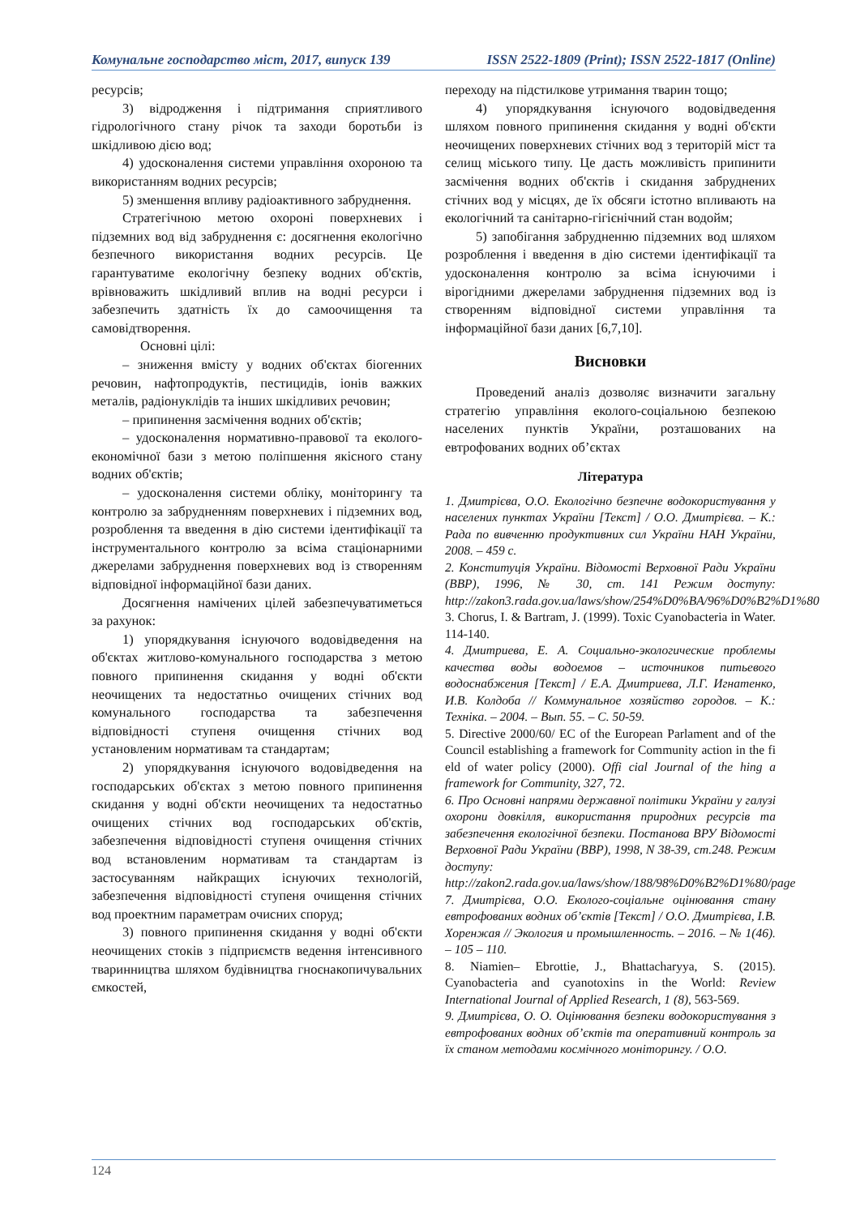Комунальне господарство міст, 2017, випуск 139 ISSN 2522-1809 (Print); ISSN 2522-1817 (Online)
ресурсів;
3) відродження і підтримання сприятливого гідрологічного стану річок та заходи боротьби із шкідливою дією вод;
4) удосконалення системи управління охороною та використанням водних ресурсів;
5) зменшення впливу радіоактивного забруднення.
Стратегічною метою охороні поверхневих і підземних вод від забруднення є: досягнення екологічно безпечного використання водних ресурсів. Це гарантуватиме екологічну безпеку водних об'єктів, врівноважить шкідливий вплив на водні ресурси і забезпечить здатність їх до самоочищення та самовідтворення.
Основні цілі:
– зниження вмісту у водних об'єктах біогенних речовин, нафтопродуктів, пестицидів, іонів важких металів, радіонуклідів та інших шкідливих речовин;
– припинення засмічення водних об'єктів;
– удосконалення нормативно-правової та еколого-економічної бази з метою поліпшення якісного стану водних об'єктів;
– удосконалення системи обліку, моніторингу та контролю за забрудненням поверхневих і підземних вод, розроблення та введення в дію системи ідентифікації та інструментального контролю за всіма стаціонарними джерелами забруднення поверхневих вод із створенням відповідної інформаційної бази даних.
Досягнення намічених цілей забезпечуватиметься за рахунок:
1) упорядкування існуючого водовідведення на об'єктах житлово-комунального господарства з метою повного припинення скидання у водні об'єкти неочищених та недостатньо очищених стічних вод комунального господарства та забезпечення відповідності ступеня очищення стічних вод установленим нормативам та стандартам;
2) упорядкування існуючого водовідведення на господарських об'єктах з метою повного припинення скидання у водні об'єкти неочищених та недостатньо очищених стічних вод господарських об'єктів, забезпечення відповідності ступеня очищення стічних вод встановленим нормативам та стандартам із застосуванням найкращих існуючих технологій, забезпечення відповідності ступеня очищення стічних вод проектним параметрам очисних споруд;
3) повного припинення скидання у водні об'єкти неочищених стоків з підприємств ведення інтенсивного тваринництва шляхом будівництва гноєнакопичувальних ємкостей,
переходу на підстилкове утримання тварин тощо;
4) упорядкування існуючого водовідведення шляхом повного припинення скидання у водні об'єкти неочищених поверхневих стічних вод з територій міст та селищ міського типу. Це дасть можливість припинити засмічення водних об'єктів і скидання забруднених стічних вод у місцях, де їх обсяги істотно впливають на екологічний та санітарно-гігієнічний стан водойм;
5) запобігання забрудненню підземних вод шляхом розроблення і введення в дію системи ідентифікації та удосконалення контролю за всіма існуючими і вірогідними джерелами забруднення підземних вод із створенням відповідної системи управління та інформаційної бази даних [6,7,10].
Висновки
Проведений аналіз дозволяє визначити загальну стратегію управління еколого-соціальною безпекою населених пунктів України, розташованих на евтрофованих водних об’єктах
Література
1. Дмитрієва, О.О. Екологічно безпечне водокористування у населених пунктах України [Текст] / О.О. Дмитрієва. – К.: Рада по вивченню продуктивних сил України НАН України, 2008. – 459 с.
2. Конституція України. Відомості Верховної Ради України (ВВР), 1996, № 30, ст. 141 Режим доступу: http://zakon3.rada.gov.ua/laws/show/254%D0%BA/96%D0%B2%D1%80
3. Chorus, I. & Bartram, J. (1999). Toxic Cyanobacteria in Water. 114-140.
4. Дмитриева, Е. А. Социально-экологические проблемы качества воды водоемов – источников питьевого водоснабжения [Текст] / Е.А. Дмитриева, Л.Г. Игнатенко, И.В. Колдоба // Коммунальное хозяйство городов. – К.: Техніка. – 2004. – Вып. 55. – С. 50-59.
5. Directive 2000/60/ EC of the European Parlament and of the Council establishing a framework for Community action in the fi eld of water policy (2000). Offi cial Journal of the hing a framework for Community, 327, 72.
6. Про Основні напрями державної політики України у галузі охорони довкілля, використання природних ресурсів та забезпечення екологічної безпеки. Постанова ВРУ Відомості Верховної Ради України (ВВР), 1998, N 38-39, ст.248. Режим доступу: http://zakon2.rada.gov.ua/laws/show/188/98%D0%B2%D1%80/page
7. Дмитрієва, О.О. Еколого-соціальне оцінювання стану евтрофованих водних об’єктів [Текст] / О.О. Дмитрієва, І.В. Хоренжая // Экология и промышленность. – 2016. – № 1(46). – 105 – 110.
8. Niamien– Ebrottie, J., Bhattacharyya, S. (2015). Cyanobacteria and cyanotoxins in the World: Review International Journal of Applied Research, 1 (8), 563-569.
9. Дмитрієва, О. О. Оцінювання безпеки водокористування з евтрофованих водних об’єктів та оперативний контроль за їх станом методами космічного моніторингу. / О.О.
124